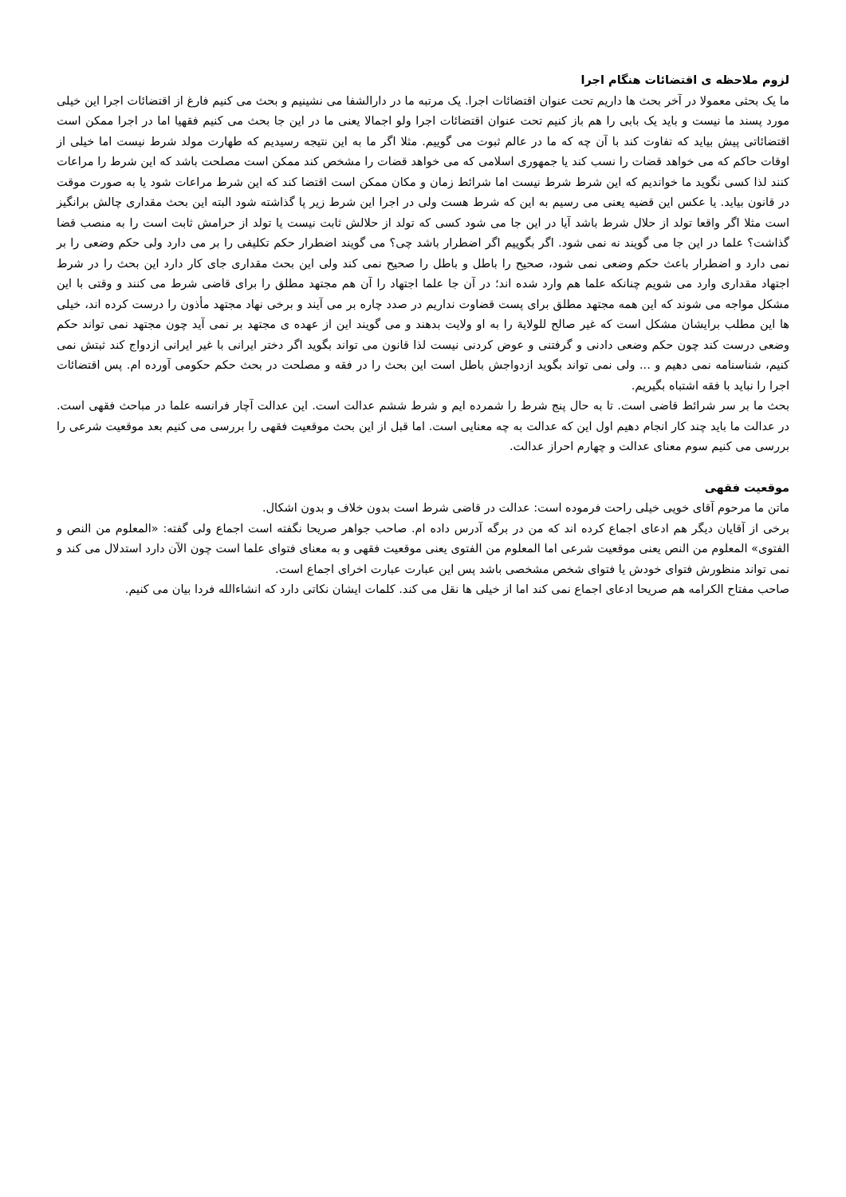لزوم ملاحظه ی اقتضائات هنگام اجرا
ما یک بحثی معمولا در آخر بحث ها داریم تحت عنوان اقتضائات اجرا. یک مرتبه ما در دارالشفا می نشینیم و بحث می کنیم فارغ از اقتضائات اجرا این خیلی مورد پسند ما نیست و باید یک بابی را هم باز کنیم تحت عنوان اقتضائات اجرا ولو اجمالا یعنی ما در این جا بحث می کنیم فقهیا اما در اجرا ممکن است اقتضائاتی پیش بیاید که تفاوت کند با آن چه که ما در عالم ثبوت می گوییم. مثلا اگر ما به این نتیجه رسیدیم که طهارت مولد شرط نیست اما خیلی از اوقات حاکم که می خواهد قضات را نسب کند یا جمهوری اسلامی که می خواهد قضات را مشخص کند ممکن است مصلحت باشد که این شرط را مراعات کنند لذا کسی نگوید ما خواندیم که این شرط شرط نیست اما شرائط زمان و مکان ممکن است اقتضا کند که این شرط مراعات شود یا به صورت موقت در قانون بیاید. یا عکس این قضیه یعنی می رسیم به این که شرط هست ولی در اجرا این شرط زیر پا گذاشته شود البته این بحث مقداری چالش برانگیز است مثلا اگر واقعا تولد از حلال شرط باشد آیا در این جا می شود کسی که تولد از حلالش ثابت نیست یا تولد از حرامش ثابت است را به منصب قضا گذاشت؟ علما در این جا می گویند نه نمی شود. اگر بگوییم اگر اضطرار باشد چی؟ می گویند اضطرار حکم تکلیفی را بر می دارد ولی حکم وضعی را بر نمی دارد و اضطرار باعث حکم وضعی نمی شود، صحیح را باطل و باطل را صحیح نمی کند ولی این بحث مقداری جای کار دارد این بحث را در شرط اجتهاد مقداری وارد می شویم چنانکه علما هم وارد شده اند؛ در آن جا علما اجتهاد را آن هم مجتهد مطلق را برای قاضی شرط می کنند و وقتی با این مشکل مواجه می شوند که این همه مجتهد مطلق برای پست قضاوت نداریم در صدد چاره بر می آیند و برخی نهاد مجتهد مأذون را درست کرده اند، خیلی ها این مطلب برایشان مشکل است که غیر صالح للولایة را به او ولایت بدهند و می گویند این از عهده ی مجتهد بر نمی آید چون مجتهد نمی تواند حکم وضعی درست کند چون حکم وضعی دادنی و گرفتنی و عوض کردنی نیست لذا قانون می تواند بگوید اگر دختر ایرانی با غیر ایرانی ازدواج کند ثبتش نمی کنیم، شناسنامه نمی دهیم و ... ولی نمی تواند بگوید ازدواجش باطل است این بحث را در فقه و مصلحت در بحث حکم حکومی آورده ام. پس اقتضائات اجرا را نباید با فقه اشتباه بگیریم.
بحث ما بر سر شرائط قاضی است. تا به حال پنج شرط را شمرده ایم و شرط ششم عدالت است. این عدالت آچار فرانسه علما در مباحث فقهی است. در عدالت ما باید چند کار انجام دهیم اول این که عدالت به چه معنایی است. اما قبل از این بحث موقعیت فقهی را بررسی می کنیم بعد موقعیت شرعی را بررسی می کنیم سوم معنای عدالت و چهارم احراز عدالت.
موقعیت فقهی
ماتن ما مرحوم آقای خویی خیلی راحت فرموده است: عدالت در قاضی شرط است بدون خلاف و بدون اشکال.
برخی از آقایان دیگر هم ادعای اجماع کرده اند که من در برگه آدرس داده ام. صاحب جواهر صریحا نگفته است اجماع ولی گفته: «المعلوم من النص و الفتوی» المعلوم من النص یعنی موقعیت شرعی اما المعلوم من الفتوی یعنی موقعیت فقهی و به معنای فتوای علما است چون الآن دارد استدلال می کند و نمی تواند منظورش فتوای خودش یا فتوای شخص مشخصی باشد پس این عبارت عبارت اخرای اجماع است.
صاحب مفتاح الکرامه هم صریحا ادعای اجماع نمی کند اما از خیلی ها نقل می کند. کلمات ایشان نکاتی دارد که انشاءالله فردا بیان می کنیم.